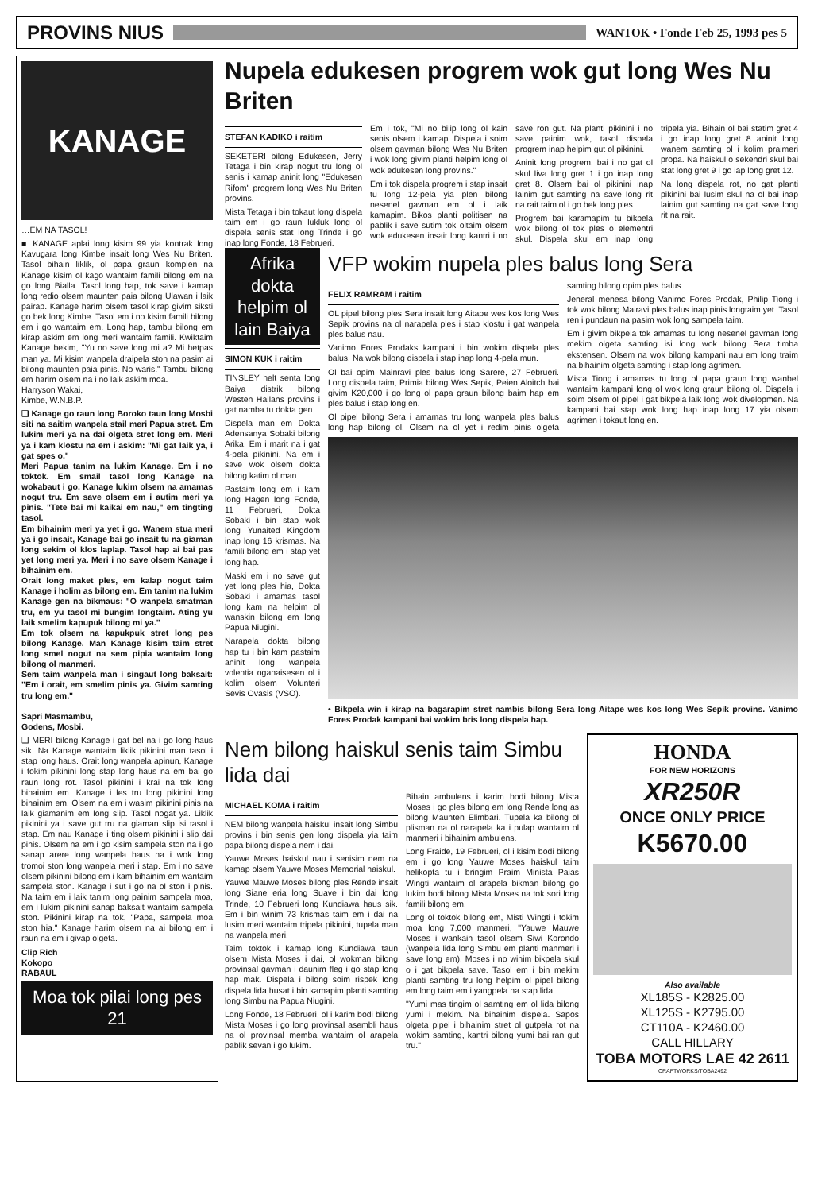PROVINS NIUS WANTOK • Fonde Feb 25, 1993 pes 5
KANAGE
…EM NA TASOL!
■ KANAGE aplai long kisim 99 yia kontrak long Kavugara long Kimbe insait long Wes Nu Briten. Tasol bihain liklik, ol papa graun komplen na Kanage kisim ol kago wantaim famili bilong em na go long Bialla. Tasol long hap, tok save i kamap long redio olsem maunten paia bilong Ulawan i laik pairap. Kanage harim olsem tasol kirap givim siksti go bek long Kimbe. Tasol em i no kisim famili bilong em i go wantaim em. Long hap, tambu bilong em kirap askim em long meri wantaim famili. Kwiktaim Kanage bekim, "Yu no save long mi a? Mi hetpas man ya. Mi kisim wanpela draipela ston na pasim ai bilong maunten paia pinis. No waris." Tambu bilong em harim olsem na i no laik askim moa.
Harryson Wakai,
Kimbe, W.N.B.P.
❑ Kanage go raun long Boroko taun long Mosbi siti na saitim wanpela stail meri Papua stret. Em lukim meri ya na dai olgeta stret long em. Meri ya i kam klostu na em i askim: "Mi gat laik ya, i gat spes o."
Meri Papua tanim na lukim Kanage. Em i no toktok. Em smail tasol long Kanage na wokabaut i go. Kanage lukim olsem na amamas nogut tru. Em save olsem em i autim meri ya pinis. "Tete bai mi kaikai em nau," em tingting tasol.
Em bihainim meri ya yet i go. Wanem stua meri ya i go insait, Kanage bai go insait tu na giaman long sekim ol klos laplap. Tasol hap ai bai pas yet long meri ya. Meri i no save olsem Kanage i bihainim em.
Orait long maket ples, em kalap nogut taim Kanage i holim as bilong em. Em tanim na lukim Kanage gen na bikmaus: "O wanpela smatman tru, em yu tasol mi bungim longtaim. Ating yu laik smelim kapupuk bilong mi ya."
Em tok olsem na kapukpuk stret long pes bilong Kanage. Man Kanage kisim taim stret long smel nogut na sem pipia wantaim long bilong ol manmeri.
Sem taim wanpela man i singaut long baksait: "Em i orait, em smelim pinis ya. Givim samting tru long em."
Sapri Masmambu,
Godens, Mosbi.
❑ MERI bilong Kanage i gat bel na i go long haus sik. Na Kanage wantaim liklik pikinini man tasol i stap long haus. Orait long wanpela apinun, Kanage i tokim pikinini long stap long haus na em bai go raun long rot. Tasol pikinini i krai na tok long bihainim em. Kanage i les tru long pikinini long bihainim em. Olsem na em i wasim pikinini pinis na laik giamanim em long slip. Tasol nogat ya. Liklik pikinini ya i save gut tru na giaman slip isi tasol i stap. Em nau Kanage i ting olsem pikinini i slip dai pinis. Olsem na em i go kisim sampela ston na i go sanap arere long wanpela haus na i wok long tromoi ston long wanpela meri i stap. Em i no save olsem pikinini bilong em i kam bihainim em wantaim sampela ston. Kanage i sut i go na ol ston i pinis. Na taim em i laik tanim long painim sampela moa, em i lukim pikinini sanap baksait wantaim sampela ston. Pikinini kirap na tok, "Papa, sampela moa ston hia." Kanage harim olsem na ai bilong em i raun na em i givap olgeta.
Clip Rich
Kokopo
RABAUL
Moa tok pilai long pes 21
Nupela edukesen progrem wok gut long Wes Nu Briten
STEFAN KADIKO i raitim
SEKETERI bilong Edukesen, Jerry Tetaga i bin kirap nogut tru long ol senis i kamap aninit long "Edukesen Rifom" progrem long Wes Nu Briten provins.
Mista Tetaga i bin tokaut long dispela taim em i go raun lukluk long ol dispela senis stat long Trinde i go inap long Fonde, 18 Februeri.
Em i tok, "Mi no bilip long ol kain senis olsem i kamap. Dispela i soim olsem gavman bilong Wes Nu Briten i wok long givim planti helpim long ol wok edukesen long provins."
Em i tok dispela progrem i stap insait tu long 12-pela yia plen bilong nesenel gavman em ol i laik kamapim. Bikos planti politisen na pablik i save sutim tok oltaim olsem wok edukesen insait long kantri i no save ron gut. Na planti pikinini i no save painim wok, tasol dispela progrem inap helpim gut ol pikinini.
Aninit long progrem, bai i no gat ol skul liva long gret 1 i go inap long gret 8. Olsem bai ol pikinini inap lainim gut samting na save long rit na rait taim ol i go bek long ples.
Progrem bai karamapim tu bikpela wok bilong ol tok ples o elementri skul. Dispela skul em inap long tripela yia. Bihain ol bai statim gret 4 i go inap long gret 8 aninit long wanem samting ol i kolim praimeri propa. Na haiskul o sekendri skul bai stat long gret 9 i go iap long gret 12.
Na long dispela rot, no gat planti pikinini bai lusim skul na ol bai inap lainim gut samting na gat save long rit na rait.
Afrika dokta helpim ol lain Baiya
SIMON KUK i raitim
TINSLEY helt senta long Baiya distrik bilong Westen Hailans provins i gat namba tu dokta gen.
Dispela man em Dokta Adensanya Sobaki bilong Arika. Em i marit na i gat 4-pela pikinini. Na em i save wok olsem dokta bilong katim ol man.
Pastaim long em i kam long Hagen long Fonde, 11 Februeri, Dokta Sobaki i bin stap wok long Yunaited Kingdom inap long 16 krismas. Na famili bilong em i stap yet long hap.
Maski em i no save gut yet long ples hia, Dokta Sobaki i amamas tasol long kam na helpim ol wanskin bilong em long Papua Niugini.
Narapela dokta bilong hap tu i bin kam pastaim aninit long wanpela volentia oganaisesen ol i kolim olsem Volunteri Sevis Ovasis (VSO).
VFP wokim nupela ples balus long Sera
FELIX RAMRAM i raitim
OL pipel bilong ples Sera insait long Aitape wes kos long Wes Sepik provins na ol narapela ples i stap klostu i gat wanpela ples balus nau.
Vanimo Fores Prodaks kampani i bin wokim dispela ples balus. Na wok bilong dispela i stap inap long 4-pela mun.
Ol bai opim Mainravi ples balus long Sarere, 27 Februeri. Long dispela taim, Primia bilong Wes Sepik, Peien Aloitch bai givim K20,000 i go long ol papa graun bilong baim hap em ples balus i stap long en.
Ol pipel bilong Sera i amamas tru long wanpela ples balus long hap bilong ol. Olsem na ol yet i redim pinis olgeta samting bilong opim ples balus.
Jeneral menesa bilong Vanimo Fores Prodak, Philip Tiong i tok wok bilong Mairavi ples balus inap pinis longtaim yet. Tasol ren i pundaun na pasim wok long sampela taim.
Em i givim bikpela tok amamas tu long nesenel gavman long mekim olgeta samting isi long wok bilong Sera timba ekstensen. Olsem na wok bilong kampani nau em long traim na bihainim olgeta samting i stap long agrimen.
Mista Tiong i amamas tu long ol papa graun long wanbel wantaim kampani long ol wok long graun bilong ol. Dispela i soim olsem ol pipel i gat bikpela laik long wok divelopmen. Na kampani bai stap wok long hap inap long 17 yia olsem agrimen i tokaut long en.
• Bikpela win i kirap na bagarapim stret nambis bilong Sera long Aitape wes kos long Wes Sepik provins. Vanimo Fores Prodak kampani bai wokim bris long dispela hap.
Nem bilong haiskul senis taim Simbu lida dai
MICHAEL KOMA i raitim
NEM bilong wanpela haiskul insait long Simbu provins i bin senis gen long dispela yia taim papa bilong dispela nem i dai.
Yauwe Moses haiskul nau i senisim nem na kamap olsem Yauwe Moses Memorial haiskul.
Yauwe Mauwe Moses bilong ples Rende insait long Siane eria long Suave i bin dai long Trinde, 10 Februeri long Kundiawa haus sik. Em i bin winim 73 krismas taim em i dai na lusim meri wantaim tripela pikinini, tupela man na wanpela meri.
Taim toktok i kamap long Kundiawa taun olsem Mista Moses i dai, ol wokman bilong provinsal gavman i daunim fleg i go stap long hap mak. Dispela i bilong soim rispek long dispela lida husat i bin kamapim planti samting long Simbu na Papua Niugini.
Long Fonde, 18 Februeri, ol i karim bodi bilong Mista Moses i go long provinsal asembli haus na ol provinsal memba wantaim ol arapela pablik sevan i go lukim.
Bihain ambulens i karim bodi bilong Mista Moses i go ples bilong em long Rende long as bilong Maunten Elimbari. Tupela ka bilong ol plisman na ol narapela ka i pulap wantaim ol manmeri i bihainim ambulens.
Long Fraide, 19 Februeri, ol i kisim bodi bilong em i go long Yauwe Moses haiskul taim helikopta tu i bringim Praim Minista Paias Wingti wantaim ol arapela bikman bilong go lukim bodi bilong Mista Moses na tok sori long famili bilong em.
Long ol toktok bilong em, Misti Wingti i tokim moa long 7,000 manmeri, "Yauwe Mauwe Moses i wankain tasol olsem Siwi Korondo (wanpela lida long Simbu em planti manmeri i save long em). Moses i no winim bikpela skul o i gat bikpela save. Tasol em i bin mekim planti samting tru long helpim ol pipel bilong em long taim em i yangpela na stap lida.
"Yumi mas tingim ol samting em ol lida bilong yumi i mekim. Na bihainim dispela. Sapos olgeta pipel i bihainim stret ol gutpela rot na wokim samting, kantri bilong yumi bai ran gut tru."
HONDA
FOR NEW HORIZONS
XR250R
ONCE ONLY PRICE
K5670.00
Also available
XL185S - K2825.00
XL125S - K2795.00
CT110A - K2460.00
CALL HILLARY
TOBA MOTORS LAE 42 2611
CRAFTWORKS/TOBA2492